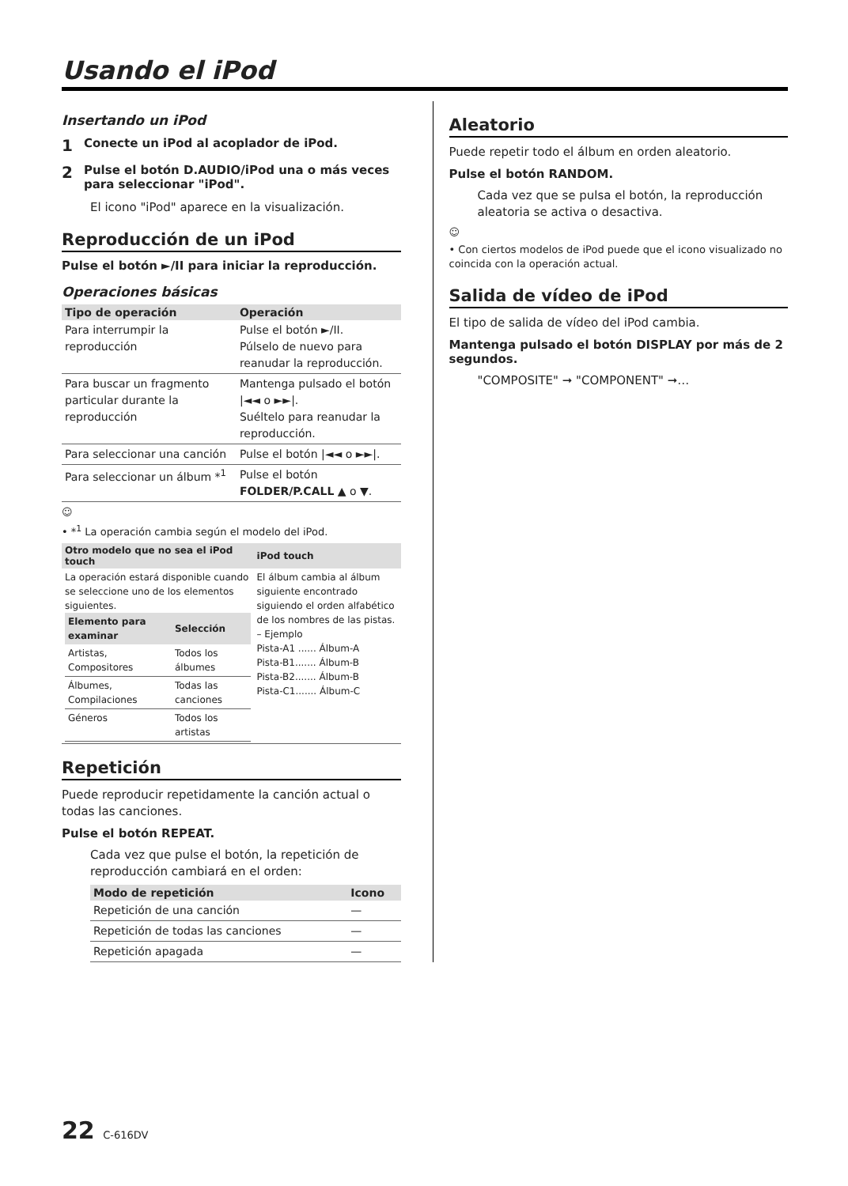Usando el iPod
Insertando un iPod
1 Conecte un iPod al acoplador de iPod.
2 Pulse el botón D.AUDIO/iPod una o más veces para seleccionar "iPod".
El icono "iPod" aparece en la visualización.
Reproducción de un iPod
Pulse el botón ►/II para iniciar la reproducción.
Operaciones básicas
| Tipo de operación | Operación |
| --- | --- |
| Para interrumpir la reproducción | Pulse el botón ►/II. Púlselo de nuevo para reanudar la reproducción. |
| Para buscar un fragmento particular durante la reproducción | Mantenga pulsado el botón /◄◄ o ►►/. Suéltelo para reanudar la reproducción. |
| Para seleccionar una canción | Pulse el botón /◄◄ o ►►/. |
| Para seleccionar un álbum *<sup>1</sup> | Pulse el botón FOLDER/P.CALL ▲ o ▼. |
☺
• *<sup>1</sup> La operación cambia según el modelo del iPod.
| Otro modelo que no sea el iPod touch | iPod touch |
| --- | --- |
| La operación estará disponible cuando se seleccione uno de los elementos siguientes. / Elemento para examinar / Selección / / --- / --- / / Artistas, Compositores / Todos los álbumes / / Álbumes, Compilaciones / Todas las canciones / / Géneros / Todos los artistas / | El álbum cambia al álbum siguiente encontrado siguiendo el orden alfabético de los nombres de las pistas. – Ejemplo Pista-A1 ...... Álbum-A Pista-B1....... Álbum-B Pista-B2....... Álbum-B Pista-C1....... Álbum-C |
Repetición
Puede reproducir repetidamente la canción actual o todas las canciones.
Pulse el botón REPEAT.
Cada vez que pulse el botón, la repetición de reproducción cambiará en el orden:
| Modo de repetición | Icono |
| --- | --- |
| Repetición de una canción | — |
| Repetición de todas las canciones | — |
| Repetición apagada | — |
Aleatorio
Puede repetir todo el álbum en orden aleatorio.
Pulse el botón RANDOM.
Cada vez que se pulsa el botón, la reproducción aleatoria se activa o desactiva.
☺
• Con ciertos modelos de iPod puede que el icono visualizado no coincida con la operación actual.
Salida de vídeo de iPod
El tipo de salida de vídeo del iPod cambia.
Mantenga pulsado el botón DISPLAY por más de 2 segundos.
"COMPOSITE" ➞ "COMPONENT" ➞…
22 C-616DV